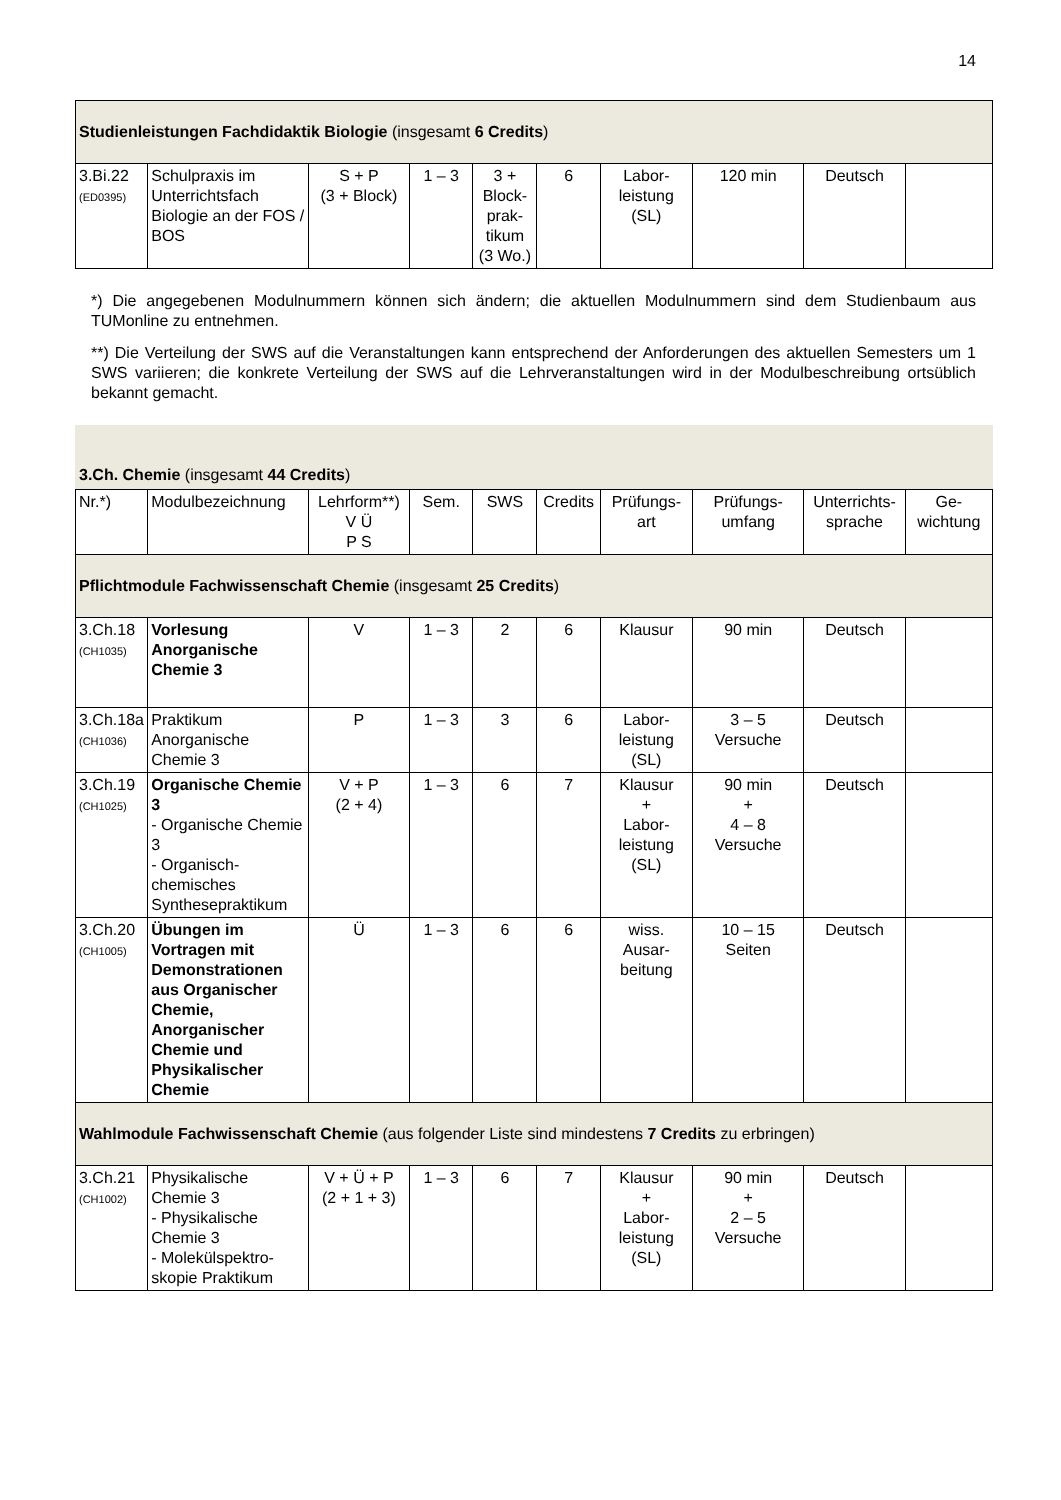14
| Studienleistungen Fachdidaktik Biologie (insgesamt 6 Credits ) | | | | | | | | | |
| 3.Bi.22 (ED0395) | Schulpraxis im Unterrichtsfach Biologie an der FOS / BOS | S + P (3 + Block) | 1 – 3 | 3 + Block- prak- tikum (3 Wo.) | 6 | Labor- leistung (SL) | 120 min | Deutsch | |
*) Die angegebenen Modulnummern können sich ändern; die aktuellen Modulnummern sind dem Studienbaum aus TUMonline zu entnehmen.
**) Die Verteilung der SWS auf die Veranstaltungen kann entsprechend der Anforderungen des aktuellen Semesters um 1 SWS variieren; die konkrete Verteilung der SWS auf die Lehrveranstaltungen wird in der Modulbeschreibung ortsüblich bekannt gemacht.
3.Ch. Chemie (insgesamt 44 Credits)
| Nr.*) | Modulbezeichnung | Lehrform**) V Ü P S | Sem. | SWS | Credits | Prüfungs- art | Prüfungs- umfang | Unterrichts- sprache | Ge- wichtung |
| --- | --- | --- | --- | --- | --- | --- | --- | --- | --- |
| Pflichtmodule Fachwissenschaft Chemie (insgesamt 25 Credits ) | | | | | | | | | |
| 3.Ch.18 (CH1035) | Vorlesung Anorganische Chemie 3 | V | 1 – 3 | 2 | 6 | Klausur | 90 min | Deutsch | |
| 3.Ch.18a (CH1036) | Praktikum Anorganische Chemie 3 | P | 1 – 3 | 3 | 6 | Labor- leistung (SL) | 3 – 5 Versuche | Deutsch | |
| 3.Ch.19 (CH1025) | Organische Chemie 3 - Organische Chemie 3 - Organisch-chemisches Synthesepraktikum | V + P (2 + 4) | 1 – 3 | 6 | 7 | Klausur + Labor- leistung (SL) | 90 min + 4 – 8 Versuche | Deutsch | |
| 3.Ch.20 (CH1005) | Übungen im Vortragen mit Demonstrationen aus Organischer Chemie, Anorganischer Chemie und Physikalischer Chemie | Ü | 1 – 3 | 6 | 6 | wiss. Ausar- beitung | 10 – 15 Seiten | Deutsch | |
| Wahlmodule Fachwissenschaft Chemie (aus folgender Liste sind mindestens 7 Credits zu erbringen) | | | | | | | | | |
| 3.Ch.21 (CH1002) | Physikalische Chemie 3 - Physikalische Chemie 3 - Molekülspektro-skopie Praktikum | V + Ü + P (2 + 1 + 3) | 1 – 3 | 6 | 7 | Klausur + Labor- leistung (SL) | 90 min + 2 – 5 Versuche | Deutsch | |